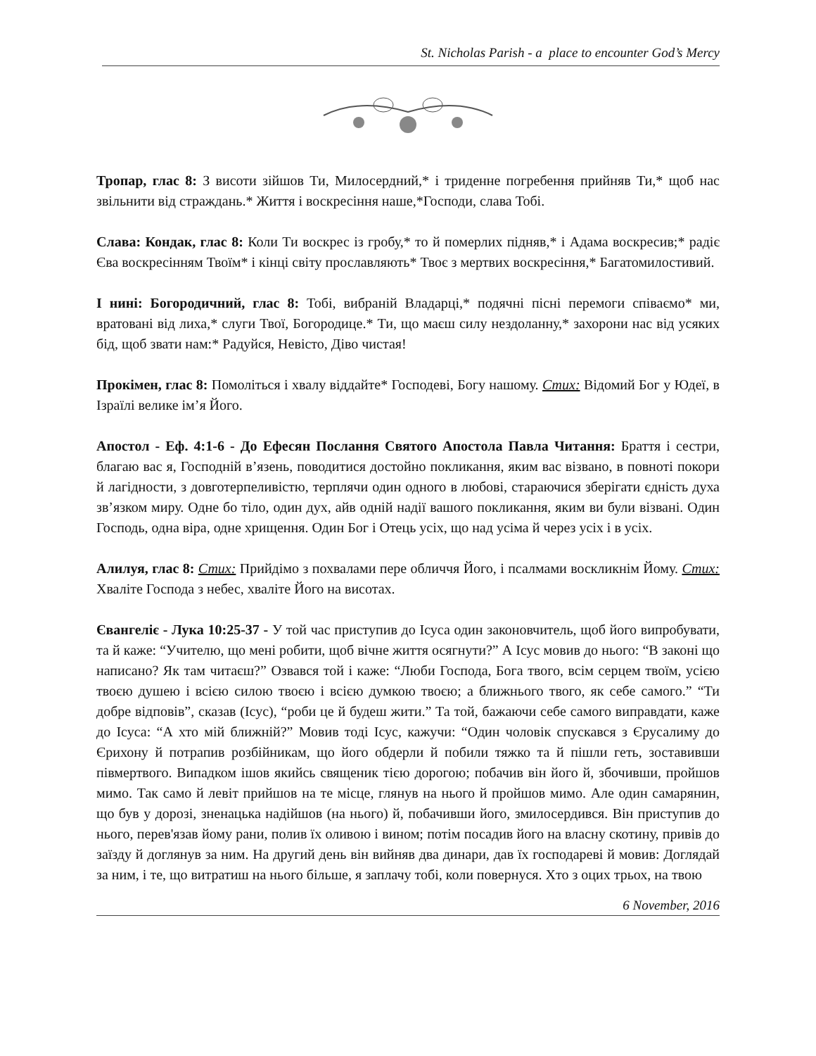St. Nicholas Parish - a place to encounter God’s Mercy
Тропар, глас 8: З висоти зійшов Ти, Милосердний,* і триденне погребення прийняв Ти,* щоб нас звільнити від страждань.* Життя і воскресіння наше,*Господи, слава Тобі.
Слава: Кондак, глас 8: Коли Ти воскрес із гробу,* то й померлих підняв,* і Адама воскресив;* радіє Єва воскресінням Твоїм* і кінці світу прославляють* Твоє з мертвих воскресіння,* Багатомилостивий.
І нині: Богородичний, глас 8: Тобі, вибраній Владарці,* подячні пісні перемоги співаємо* ми, вратовані від лиха,* слуги Твої, Богородице.* Ти, що маєш силу нездоланну,* захорони нас від усяких бід, щоб звати нам:* Радуйся, Невісто, Діво чистая!
Прокімен, глас 8: Помоліться і хвалу віддайте* Господеві, Богу нашому. Стих: Відомий Бог у Юдеї, в Ізраїлі велике ім’я Його.
Апостол - Еф. 4:1-6 - До Ефесян Послання Святого Апостола Павла Читання: Браття і сестри, благаю вас я, Господній в’язень, поводитися достойно покликання, яким вас візвано, в повноті покори й лагідности, з довготерпеливістю, терплячи один одного в любові, стараючися зберігати єдність духа зв’язком миру. Одне бо тіло, один дух, айв одній надії вашого покликання, яким ви були візвані. Один Господь, одна віра, одне хрищення. Один Бог і Отець усіх, що над усіма й через усіх і в усіх.
Алилуя, глас 8: Стих: Прийдімо з похвалами пере обличчя Його, і псалмами воскликнім Йому. Стих: Хваліте Господа з небес, хваліте Його на висотах.
Євангеліє - Лука 10:25-37 - У той час приступив до Ісуса один законовчитель, щоб його випробувати, та й каже: “Учителю, що мені робити, щоб вічне життя осягнути?” А Ісус мовив до нього: “В законі що написано? Як там читаєш?” Озвався той і каже: “Люби Господа, Бога твого, всім серцем твоїм, усією твоєю душею і всією силою твоєю і всією думкою твоєю; а ближнього твого, як себе самого.” “Ти добре відповів”, сказав (Ісус), “роби це й будеш жити.” Та той, бажаючи себе самого виправдати, каже до Ісуса: “А хто мій ближній?” Мовив тоді Ісус, кажучи: “Один чоловік спускався з Єрусалиму до Єрихону й потрапив розбійникам, що його обдерли й побили тяжко та й пішли геть, зоставивши півмертвого. Випадком ішов якийсь священик тією дорогою; побачив він його й, збочивши, пройшов мимо. Так само й левіт прийшов на те місце, глянув на нього й пройшов мимо. Але один самарянин, що був у дорозі, зненацька надійшов (на нього) й, побачивши його, змилосердився. Він приступив до нього, перев'язав йому рани, полив їх оливою і вином; потім посадив його на власну скотину, привів до заїзду й доглянув за ним. На другий день він вийняв два динари, дав їх господареві й мовив: Доглядай за ним, і те, що витратиш на нього більше, я заплачу тобі, коли повернуся. Хто з оцих трьох, на твою
6 November, 2016